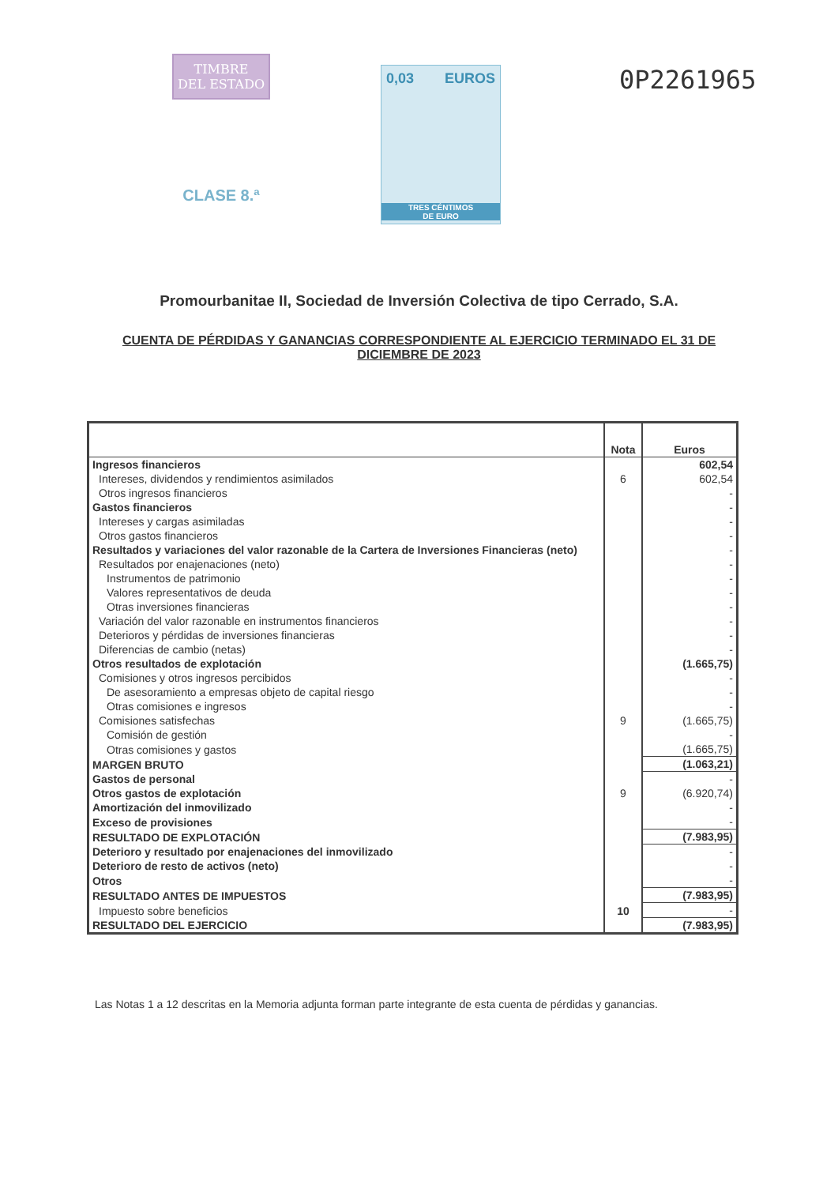TIMBRE
DEL ESTADO
CLASE 8.ª
0,03 EUROS
TRES CÉNTIMOS
DE EURO
0P2261965
Promourbanitae II, Sociedad de Inversión Colectiva de tipo Cerrado, S.A.
CUENTA DE PÉRDIDAS Y GANANCIAS CORRESPONDIENTE AL EJERCICIO TERMINADO EL 31 DE DICIEMBRE DE 2023
| | Nota | Euros |
| --- | --- | --- |
| Ingresos financieros | | 602,54 |
| Intereses, dividendos y rendimientos asimilados | 6 | 602,54 |
| Otros ingresos financieros | | - |
| Gastos financieros | | - |
| Intereses y cargas asimiladas | | - |
| Otros gastos financieros | | - |
| Resultados y variaciones del valor razonable de la Cartera de Inversiones Financieras (neto) | | - |
| Resultados por enajenaciones (neto) | | - |
| Instrumentos de patrimonio | | - |
| Valores representativos de deuda | | - |
| Otras inversiones financieras | | - |
| Variación del valor razonable en instrumentos financieros | | - |
| Deterioros y pérdidas de inversiones financieras | | - |
| Diferencias de cambio (netas) | | - |
| Otros resultados de explotación | | (1.665,75) |
| Comisiones y otros ingresos percibidos | | - |
| De asesoramiento a empresas objeto de capital riesgo | | - |
| Otras comisiones e ingresos | | - |
| Comisiones satisfechas | 9 | (1.665,75) |
| Comisión de gestión | | - |
| Otras comisiones y gastos | | (1.665,75) |
| MARGEN BRUTO | | (1.063,21) |
| Gastos de personal | | - |
| Otros gastos de explotación | 9 | (6.920,74) |
| Amortización del inmovilizado | | - |
| Exceso de provisiones | | - |
| RESULTADO DE EXPLOTACIÓN | | (7.983,95) |
| Deterioro y resultado por enajenaciones del inmovilizado | | - |
| Deterioro de resto de activos (neto) | | - |
| Otros | | - |
| RESULTADO ANTES DE IMPUESTOS | | (7.983,95) |
| Impuesto sobre beneficios | 10 | - |
| RESULTADO DEL EJERCICIO | | (7.983,95) |
Las Notas 1 a 12 descritas en la Memoria adjunta forman parte integrante de esta cuenta de pérdidas y ganancias.